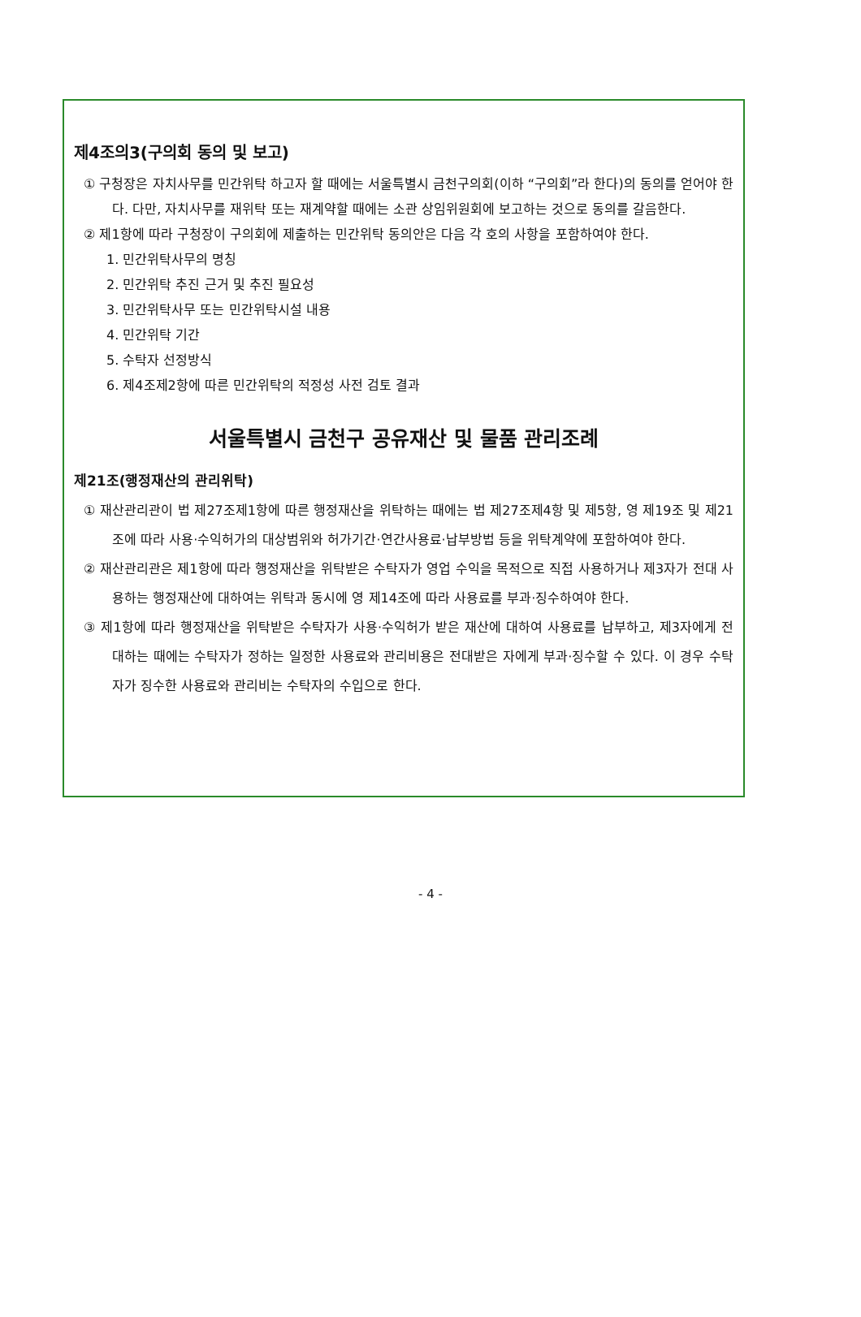제4조의3(구의회 동의 및 보고)
① 구청장은 자치사무를 민간위탁 하고자 할 때에는 서울특별시 금천구의회(이하 “구의회”라 한다)의 동의를 얻어야 한다. 다만, 자치사무를 재위탁 또는 재계약할 때에는 소관 상임위원회에 보고하는 것으로 동의를 갈음한다.
② 제1항에 따라 구청장이 구의회에 제출하는 민간위탁 동의안은 다음 각 호의 사항을 포함하여야 한다.
1. 민간위탁사무의 명칭
2. 민간위탁 추진 근거 및 추진 필요성
3. 민간위탁사무 또는 민간위탁시설 내용
4. 민간위탁 기간
5. 수탁자 선정방식
6. 제4조제2항에 따른 민간위탁의 적정성 사전 검토 결과
서울특별시 금천구 공유재산 및 물품 관리조례
제21조(행정재산의 관리위탁)
① 재산관리관이 법 제27조제1항에 따른 행정재산을 위탁하는 때에는 법 제27조제4항 및 제5항, 영 제19조 및 제21조에 따라 사용·수익허가의 대상범위와 허가기간·연간사용료·납부방법 등을 위탁계약에 포함하여야 한다.
② 재산관리관은 제1항에 따라 행정재산을 위탁받은 수탁자가 영업 수익을 목적으로 직접 사용하거나 제3자가 전대 사용하는 행정재산에 대하여는 위탁과 동시에 영 제14조에 따라 사용료를 부과·징수하여야 한다.
③ 제1항에 따라 행정재산을 위탁받은 수탁자가 사용·수익허가 받은 재산에 대하여 사용료를 납부하고, 제3자에게 전대하는 때에는 수탁자가 정하는 일정한 사용료와 관리비용은 전대받은 자에게 부과·징수할 수 있다. 이 경우 수탁자가 징수한 사용료와 관리비는 수탁자의 수입으로 한다.
- 4 -